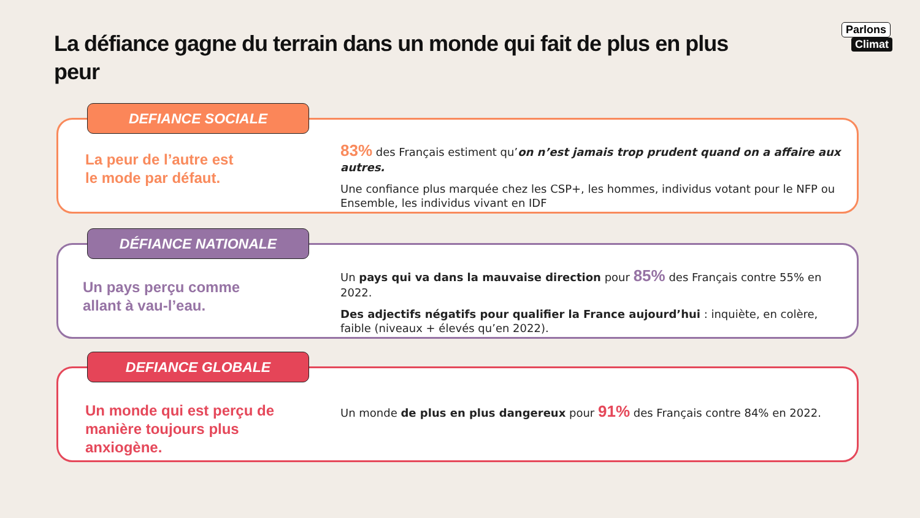La défiance gagne du terrain dans un monde qui fait de plus en plus peur
Parlons
Climat
DEFIANCE SOCIALE
La peur de l’autre est
le mode par défaut.
83% des Français estiment qu’on n’est jamais trop prudent quand on a affaire aux autres.
Une confiance plus marquée chez les CSP+, les hommes, individus votant pour le NFP ou Ensemble, les individus vivant en IDF
DÉFIANCE NATIONALE
Un pays perçu comme
allant à vau-l’eau.
Un pays qui va dans la mauvaise direction pour 85% des Français contre 55% en 2022.
Des adjectifs négatifs pour qualifier la France aujourd’hui : inquiète, en colère, faible (niveaux + élevés qu’en 2022).
DEFIANCE GLOBALE
Un monde qui est perçu de manière toujours plus anxiogène.
Un monde de plus en plus dangereux pour 91% des Français contre 84% en 2022.